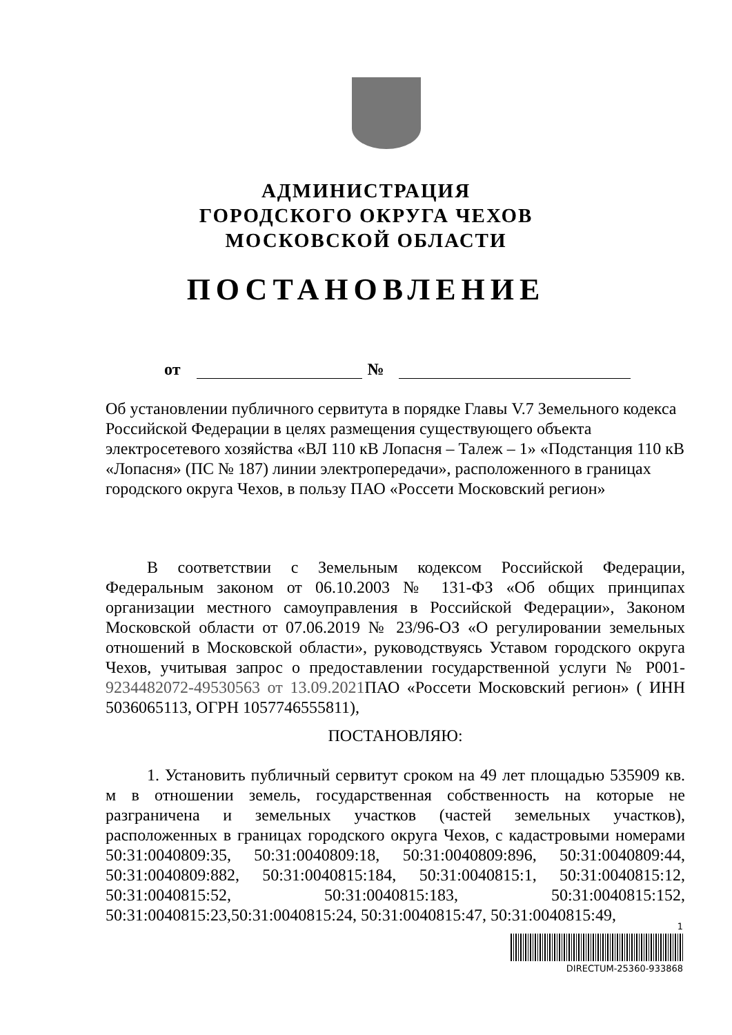АДМИНИСТРАЦИЯ
ГОРОДСКОГО ОКРУГА ЧЕХОВ
МОСКОВСКОЙ ОБЛАСТИ
ПОСТАНОВЛЕНИЕ
от №
Об установлении публичного сервитута в порядке Главы V.7 Земельного кодекса Российской Федерации в целях размещения существующего объекта электросетевого хозяйства «ВЛ 110 кВ Лопасня – Талеж – 1» «Подстанция 110 кВ «Лопасня» (ПС № 187) линии электропередачи», расположенного в границах городского округа Чехов, в пользу ПАО «Россети Московский регион»
В соответствии с Земельным кодексом Российской Федерации, Федеральным законом от 06.10.2003 № 131-ФЗ «Об общих принципах организации местного самоуправления в Российской Федерации», Законом Московской области от 07.06.2019 № 23/96-ОЗ «О регулировании земельных отношений в Московской области», руководствуясь Уставом городского округа Чехов, учитывая запрос о предоставлении государственной услуги № Р001-9234482072-49530563 от 13.09.2021 ПАО «Россети Московский регион» ( ИНН 5036065113, ОГРН 1057746555811),
ПОСТАНОВЛЯЮ:
1. Установить публичный сервитут сроком на 49 лет площадью 535909 кв. м в отношении земель, государственная собственность на которые не разграничена и земельных участков (частей земельных участков), расположенных в границах городского округа Чехов, с кадастровыми номерами 50:31:0040809:35, 50:31:0040809:18, 50:31:0040809:896, 50:31:0040809:44, 50:31:0040809:882, 50:31:0040815:184, 50:31:0040815:1, 50:31:0040815:12, 50:31:0040815:52, 50:31:0040815:183, 50:31:0040815:152, 50:31:0040815:23,50:31:0040815:24, 50:31:0040815:47, 50:31:0040815:49,
1
DIRECTUM-25360-933868